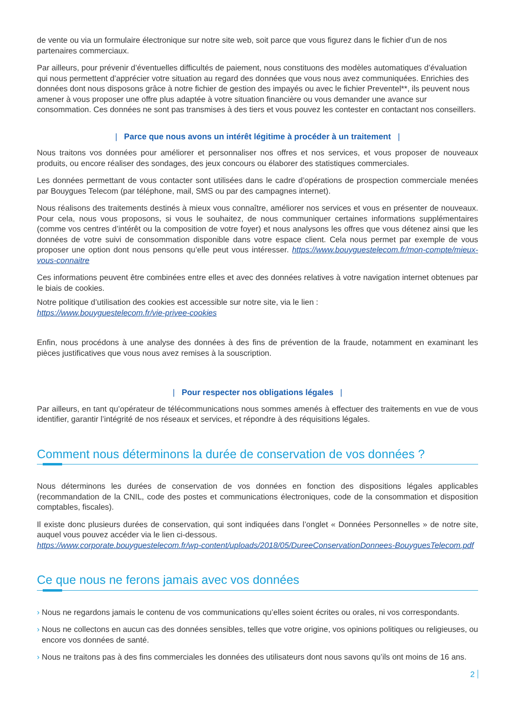de vente ou via un formulaire électronique sur notre site web, soit parce que vous figurez dans le fichier d’un de nos partenaires commerciaux.
Par ailleurs, pour prévenir d’éventuelles difficultés de paiement, nous constituons des modèles automatiques d’évaluation qui nous permettent d’apprécier votre situation au regard des données que vous nous avez communiquées. Enrichies des données dont nous disposons grâce à notre fichier de gestion des impayés ou avec le fichier Preventel**, ils peuvent nous amener à vous proposer une offre plus adaptée à votre situation financière ou vous demander une avance sur consommation. Ces données ne sont pas transmises à des tiers et vous pouvez les contester en contactant nos conseillers.
| Parce que nous avons un intérêt légitime à procéder à un traitement |
Nous traitons vos données pour améliorer et personnaliser nos offres et nos services, et vous proposer de nouveaux produits, ou encore réaliser des sondages, des jeux concours ou élaborer des statistiques commerciales.
Les données permettant de vous contacter sont utilisées dans le cadre d’opérations de prospection commerciale menées par Bouygues Telecom (par téléphone, mail, SMS ou par des campagnes internet).
Nous réalisons des traitements destinés à mieux vous connaître, améliorer nos services et vous en présenter de nouveaux. Pour cela, nous vous proposons, si vous le souhaitez, de nous communiquer certaines informations supplémentaires (comme vos centres d’intérêt ou la composition de votre foyer) et nous analysons les offres que vous détenez ainsi que les données de votre suivi de consommation disponible dans votre espace client. Cela nous permet par exemple de vous proposer une option dont nous pensons qu’elle peut vous intéresser. https://www.bouyguestelecom.fr/mon-compte/mieux-vous-connaitre
Ces informations peuvent être combinées entre elles et avec des données relatives à votre navigation internet obtenues par le biais de cookies.
Notre politique d’utilisation des cookies est accessible sur notre site, via le lien :
https://www.bouyguestelecom.fr/vie-privee-cookies
Enfin, nous procédons à une analyse des données à des fins de prévention de la fraude, notamment en examinant les pièces justificatives que vous nous avez remises à la souscription.
| Pour respecter nos obligations légales |
Par ailleurs, en tant qu’opérateur de télécommunications nous sommes amenés à effectuer des traitements en vue de vous identifier, garantir l’intégrité de nos réseaux et services, et répondre à des réquisitions légales.
Comment nous déterminons la durée de conservation de vos données ?
Nous déterminons les durées de conservation de vos données en fonction des dispositions légales applicables (recommandation de la CNIL, code des postes et communications électroniques, code de la consommation et disposition comptables, fiscales).
Il existe donc plusieurs durées de conservation, qui sont indiquées dans l’onglet « Données Personnelles » de notre site, auquel vous pouvez accéder via le lien ci-dessous.
https://www.corporate.bouyguestelecom.fr/wp-content/uploads/2018/05/DureeConservationDonnees-BouyguesTelecom.pdf
Ce que nous ne ferons jamais avec vos données
› Nous ne regardons jamais le contenu de vos communications qu’elles soient écrites ou orales, ni vos correspondants.
› Nous ne collectons en aucun cas des données sensibles, telles que votre origine, vos opinions politiques ou religieuses, ou encore vos données de santé.
› Nous ne traitons pas à des fins commerciales les données des utilisateurs dont nous savons qu’ils ont moins de 16 ans.
2